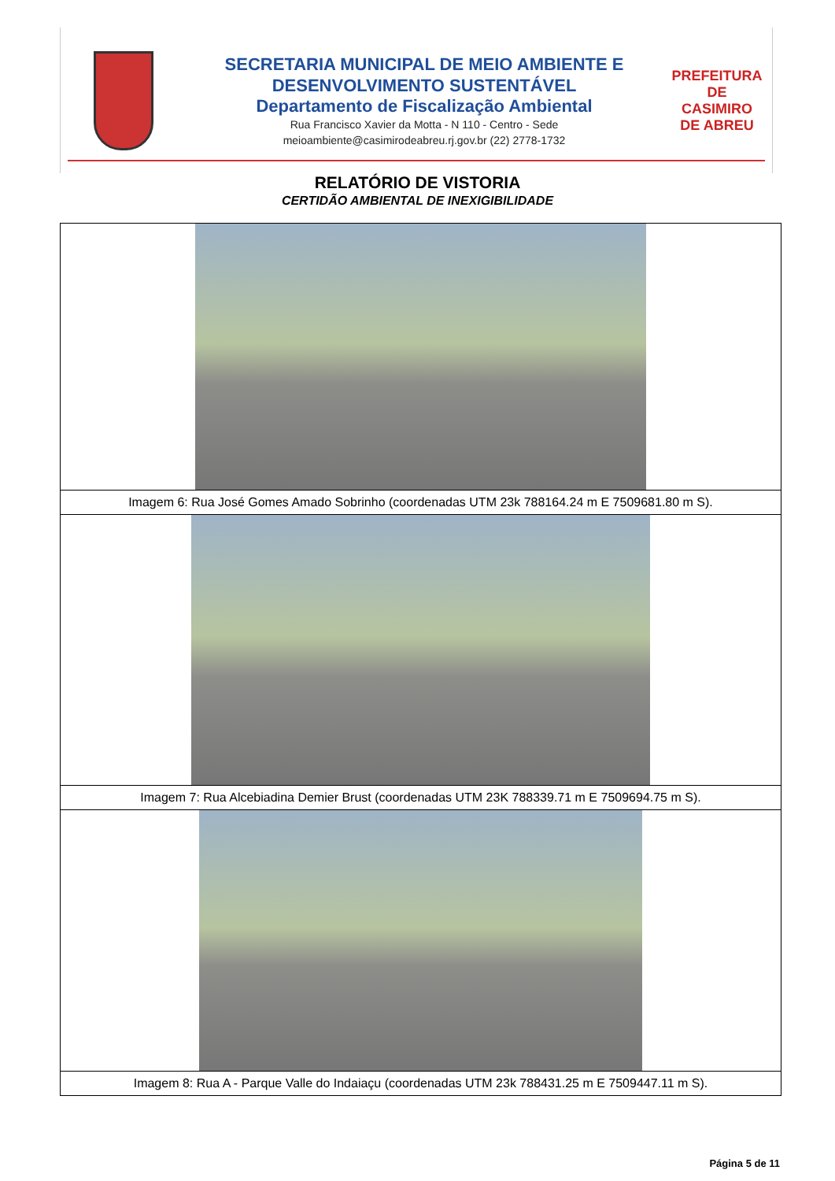SECRETARIA MUNICIPAL DE MEIO AMBIENTE E
DESENVOLVIMENTO SUSTENTÁVEL
Departamento de Fiscalização Ambiental
Rua Francisco Xavier da Motta - N 110 - Centro - Sede
meioambiente@casimirodeabreu.rj.gov.br (22) 2778-1732
PREFEITURA DE
CASIMIRO
DE ABREU
RELATÓRIO DE VISTORIA
CERTIDÃO AMBIENTAL DE INEXIGIBILIDADE
| Imagem 6: Rua José Gomes Amado Sobrinho (coordenadas UTM 23k 788164.24 m E 7509681.80 m S). |
| Imagem 7: Rua Alcebiadina Demier Brust (coordenadas UTM 23K 788339.71 m E 7509694.75 m S). |
| Imagem 8: Rua A - Parque Valle do Indaiaçu (coordenadas UTM 23k 788431.25 m E 7509447.11 m S). |
Página 5 de 11